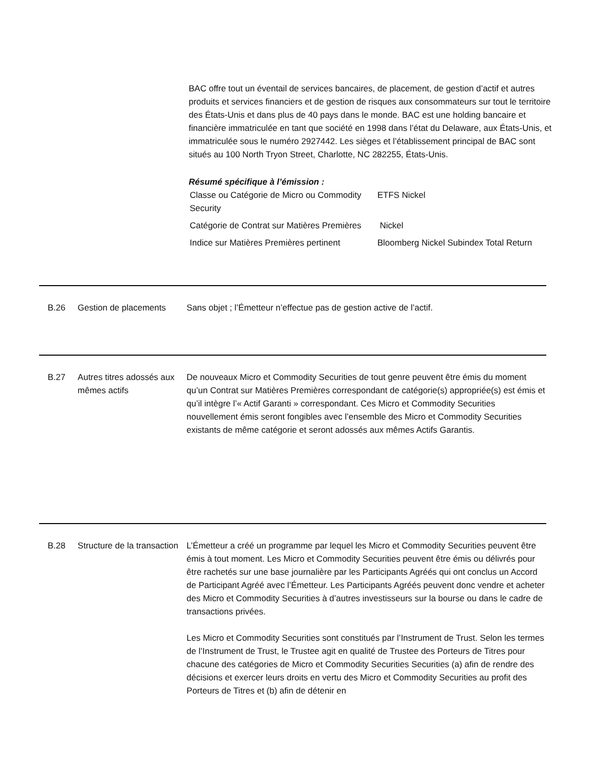BAC offre tout un éventail de services bancaires, de placement, de gestion d’actif et autres produits et services financiers et de gestion de risques aux consommateurs sur tout le territoire des États-Unis et dans plus de 40 pays dans le monde. BAC est une holding bancaire et financière immatriculée en tant que société en 1998 dans l’état du Delaware, aux États-Unis, et immatriculée sous le numéro 2927442. Les sièges et l’établissement principal de BAC sont situés au 100 North Tryon Street, Charlotte, NC 282255, États-Unis.
Résumé spécifique à l’émission :
| Classe ou Catégorie de Micro ou Commodity Security | ETFS Nickel |
| Catégorie de Contrat sur Matières Premières | Nickel |
| Indice sur Matières Premières pertinent | Bloomberg Nickel Subindex Total Return |
B.26 Gestion de placements Sans objet ; l’Émetteur n’effectue pas de gestion active de l’actif.
B.27 Autres titres adossés aux mêmes actifs
De nouveaux Micro et Commodity Securities de tout genre peuvent être émis du moment qu’un Contrat sur Matières Premières correspondant de catégorie(s) appropriée(s) est émis et qu’il intègre l’« Actif Garanti » correspondant. Ces Micro et Commodity Securities nouvellement émis seront fongibles avec l’ensemble des Micro et Commodity Securities existants de même catégorie et seront adossés aux mêmes Actifs Garantis.
B.28 Structure de la transaction
L’Émetteur a créé un programme par lequel les Micro et Commodity Securities peuvent être émis à tout moment. Les Micro et Commodity Securities peuvent être émis ou délivrés pour être rachetés sur une base journalière par les Participants Agréés qui ont conclus un Accord de Participant Agréé avec l’Émetteur. Les Participants Agréés peuvent donc vendre et acheter des Micro et Commodity Securities à d’autres investisseurs sur la bourse ou dans le cadre de transactions privées.
Les Micro et Commodity Securities sont constitués par l’Instrument de Trust. Selon les termes de l’Instrument de Trust, le Trustee agit en qualité de Trustee des Porteurs de Titres pour chacune des catégories de Micro et Commodity Securities Securities (a) afin de rendre des décisions et exercer leurs droits en vertu des Micro et Commodity Securities au profit des Porteurs de Titres et (b) afin de détenir en